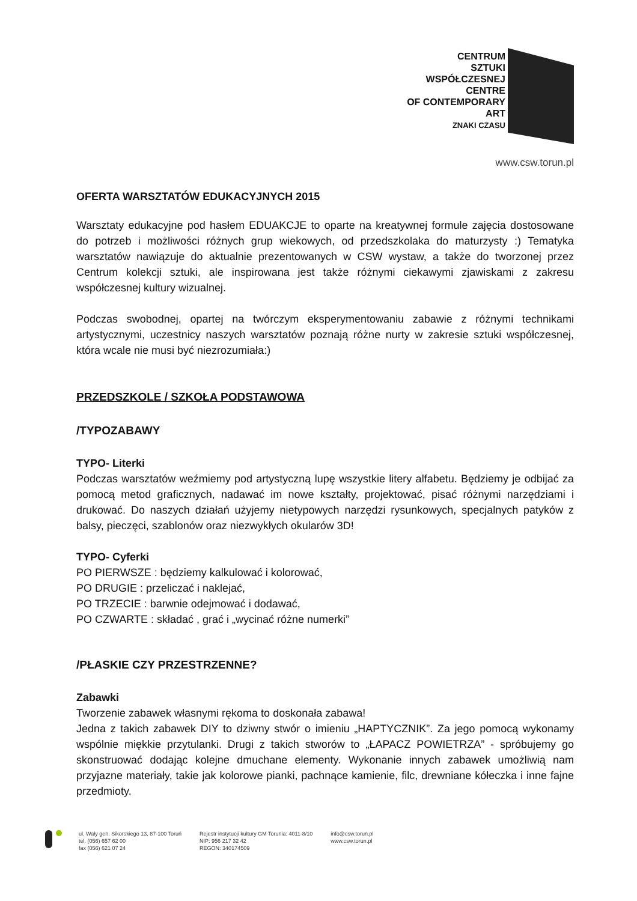CENTRUM
SZTUKI
WSPÓŁCZESNEJ
CENTRE
OF CONTEMPORARY
ART
ZNAKI CZASU
www.csw.torun.pl
OFERTA WARSZTATÓW EDUKACYJNYCH 2015
Warsztaty edukacyjne pod hasłem EDUAKCJE to oparte na kreatywnej formule zajęcia dostosowane do potrzeb i możliwości różnych grup wiekowych, od przedszkolaka do maturzysty :) Tematyka warsztatów nawiązuje do aktualnie prezentowanych w CSW wystaw, a także do tworzonej przez Centrum kolekcji sztuki, ale inspirowana jest także różnymi ciekawymi zjawiskami z zakresu współczesnej kultury wizualnej.
Podczas swobodnej, opartej na twórczym eksperymentowaniu zabawie z różnymi technikami artystycznymi, uczestnicy naszych warsztatów poznają różne nurty w zakresie sztuki współczesnej, która wcale nie musi być niezrozumiała:)
PRZEDSZKOLE / SZKOŁA PODSTAWOWA
/TYPOZABAWY
TYPO- Literki
Podczas warsztatów weźmiemy pod artystyczną lupę wszystkie litery alfabetu. Będziemy je odbijać za pomocą metod graficznych, nadawać im nowe kształty, projektować, pisać różnymi narzędziami i drukować. Do naszych działań użyjemy nietypowych narzędzi rysunkowych, specjalnych patyków z balsy, pieczęci, szablonów oraz niezwykłych okularów 3D!
TYPO- Cyferki
PO PIERWSZE : będziemy kalkulować i kolorować,
PO DRUGIE : przeliczać i naklejać,
PO TRZECIE : barwnie odejmować i dodawać,
PO CZWARTE : składać , grać i „wycinać różne numerki”
/PŁASKIE CZY PRZESTRZENNE?
Zabawki
Tworzenie zabawek własnymi rękoma to doskonała zabawa!
Jedna z takich zabawek DIY to dziwny stwór o imieniu „HAPTYCZNIK”. Za jego pomocą wykonamy wspólnie miękkie przytulanki. Drugi z takich stworów to „ŁAPACZ POWIETRZA” - spróbujemy go skonstruować dodając kolejne dmuchane elementy. Wykonanie innych zabawek umożliwią nam przyjazne materiały, takie jak kolorowe pianki, pachnące kamienie, filc, drewniane kółeczka i inne fajne przedmioty.
ul. Wały gen. Sikorskiego 13, 87-100 Toruń
tel. (056) 657 62 00
fax (056) 621 07 24
Rejestr instytucji kultury GM Torunia: 4011-8/10
NIP: 956 217 32 42
REGON: 340174509
info@csw.torun.pl
www.csw.torun.pl